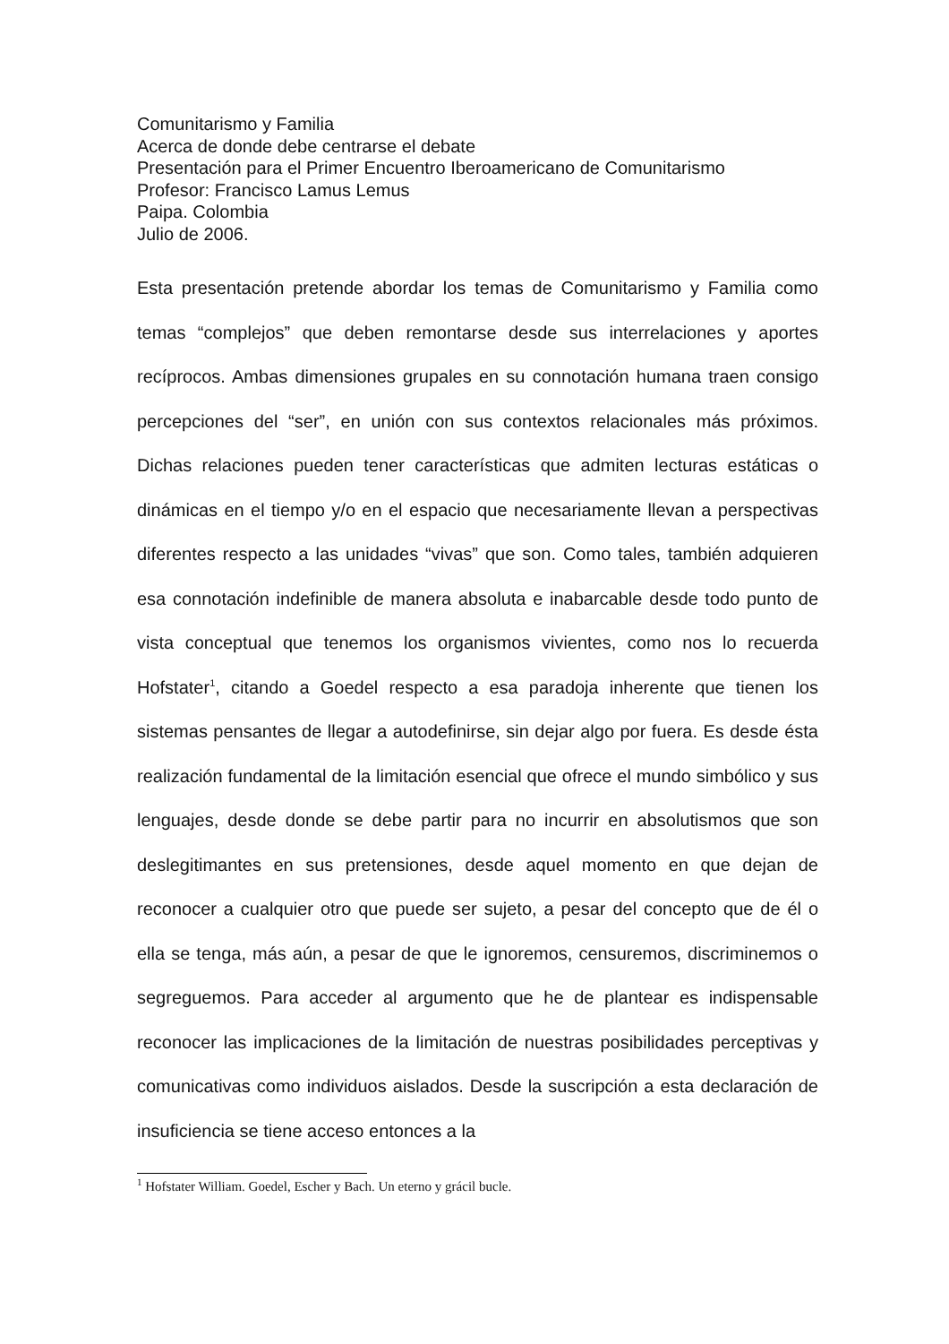Comunitarismo y Familia
Acerca de donde debe centrarse el debate
Presentación para el Primer Encuentro Iberoamericano de Comunitarismo
Profesor: Francisco Lamus Lemus
Paipa. Colombia
Julio de 2006.
Esta presentación pretende abordar los temas de Comunitarismo y Familia como temas “complejos” que deben remontarse desde sus interrelaciones y aportes recíprocos. Ambas dimensiones grupales en su connotación humana traen consigo percepciones del “ser”, en unión con sus contextos relacionales más próximos. Dichas relaciones pueden tener características que admiten lecturas estáticas o dinámicas en el tiempo y/o en el espacio que necesariamente llevan a perspectivas diferentes respecto a las unidades “vivas” que son. Como tales, también adquieren esa connotación indefinible de manera absoluta e inabarcable desde todo punto de vista conceptual que tenemos los organismos vivientes, como nos lo recuerda Hofstater<sup>1</sup>, citando a Goedel respecto a esa paradoja inherente que tienen los sistemas pensantes de llegar a autodefinirse, sin dejar algo por fuera. Es desde ésta realización fundamental de la limitación esencial que ofrece el mundo simbólico y sus lenguajes, desde donde se debe partir para no incurrir en absolutismos que son deslegitimantes en sus pretensiones, desde aquel momento en que dejan de reconocer a cualquier otro que puede ser sujeto, a pesar del concepto que de él o ella se tenga, más aún, a pesar de que le ignoremos, censuremos, discriminemos o segreguemos. Para acceder al argumento que he de plantear es indispensable reconocer las implicaciones de la limitación de nuestras posibilidades perceptivas y comunicativas como individuos aislados. Desde la suscripción a esta declaración de insuficiencia se tiene acceso entonces a la
<sup>1</sup> Hofstater William. Goedel, Escher y Bach. Un eterno y grácil bucle.